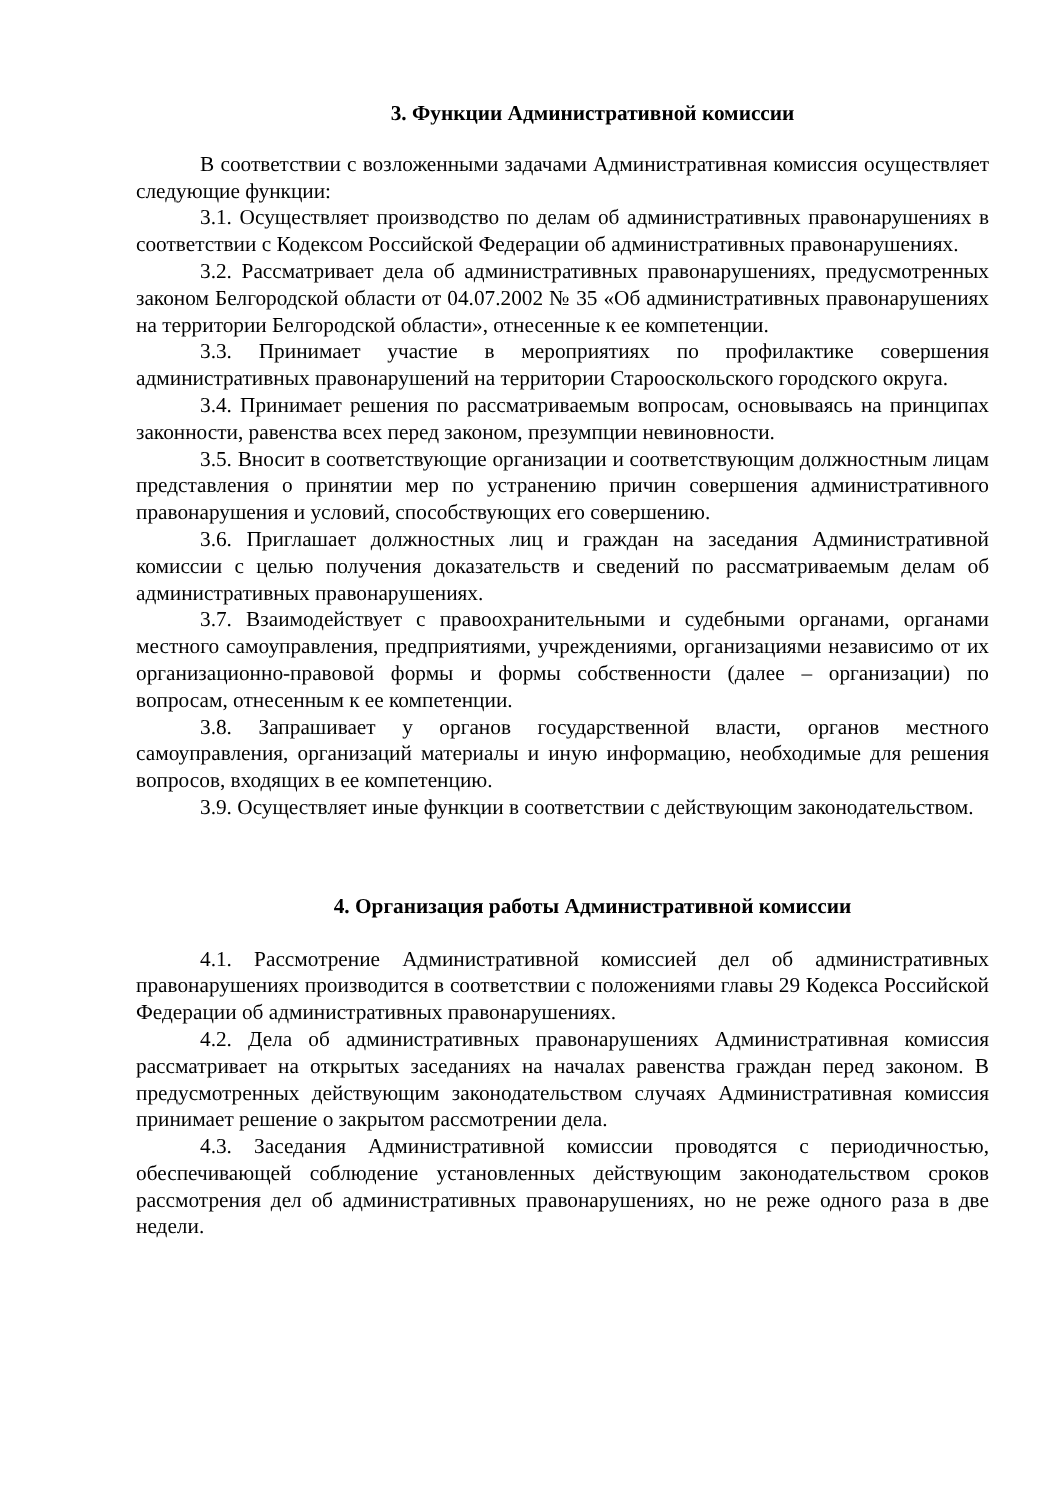3. Функции Административной комиссии
В соответствии с возложенными задачами Административная комиссия осуществляет следующие функции:
3.1. Осуществляет производство по делам об административных правонарушениях в соответствии с Кодексом Российской Федерации об административных правонарушениях.
3.2. Рассматривает дела об административных правонарушениях, предусмотренных законом Белгородской области от 04.07.2002 № 35 «Об административных правонарушениях на территории Белгородской области», отнесенные к ее компетенции.
3.3. Принимает участие в мероприятиях по профилактике совершения административных правонарушений на территории Старооскольского городского округа.
3.4. Принимает решения по рассматриваемым вопросам, основываясь на принципах законности, равенства всех перед законом, презумпции невиновности.
3.5. Вносит в соответствующие организации и соответствующим должностным лицам представления о принятии мер по устранению причин совершения административного правонарушения и условий, способствующих его совершению.
3.6. Приглашает должностных лиц и граждан на заседания Административной комиссии с целью получения доказательств и сведений по рассматриваемым делам об административных правонарушениях.
3.7. Взаимодействует с правоохранительными и судебными органами, органами местного самоуправления, предприятиями, учреждениями, организациями независимо от их организационно-правовой формы и формы собственности (далее – организации) по вопросам, отнесенным к ее компетенции.
3.8. Запрашивает у органов государственной власти, органов местного самоуправления, организаций материалы и иную информацию, необходимые для решения вопросов, входящих в ее компетенцию.
3.9. Осуществляет иные функции в соответствии с действующим законодательством.
4. Организация работы Административной комиссии
4.1. Рассмотрение Административной комиссией дел об административных правонарушениях производится в соответствии с положениями главы 29 Кодекса Российской Федерации об административных правонарушениях.
4.2. Дела об административных правонарушениях Административная комиссия рассматривает на открытых заседаниях на началах равенства граждан перед законом. В предусмотренных действующим законодательством случаях Административная комиссия принимает решение о закрытом рассмотрении дела.
4.3. Заседания Административной комиссии проводятся с периодичностью, обеспечивающей соблюдение установленных действующим законодательством сроков рассмотрения дел об административных правонарушениях, но не реже одного раза в две недели.